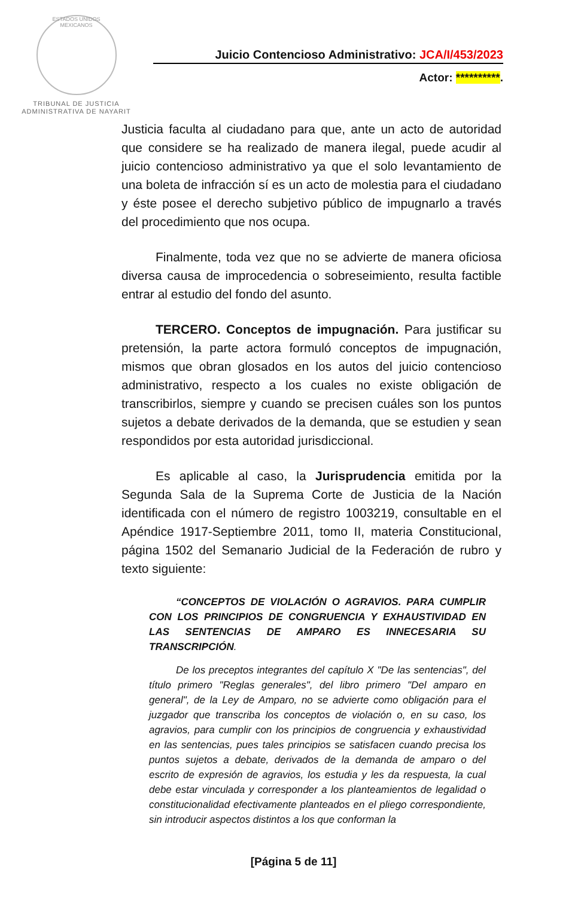ESTADOS UNIDOS MEXICANOS
TRIBUNAL DE JUSTICIA
ADMINISTRATIVA DE NAYARIT
Juicio Contencioso Administrativo: JCA/I/453/2023
Actor: **********.
Justicia faculta al ciudadano para que, ante un acto de autoridad que considere se ha realizado de manera ilegal, puede acudir al juicio contencioso administrativo ya que el solo levantamiento de una boleta de infracción sí es un acto de molestia para el ciudadano y éste posee el derecho subjetivo público de impugnarlo a través del procedimiento que nos ocupa.
Finalmente, toda vez que no se advierte de manera oficiosa diversa causa de improcedencia o sobreseimiento, resulta factible entrar al estudio del fondo del asunto.
TERCERO. Conceptos de impugnación. Para justificar su pretensión, la parte actora formuló conceptos de impugnación, mismos que obran glosados en los autos del juicio contencioso administrativo, respecto a los cuales no existe obligación de transcribirlos, siempre y cuando se precisen cuáles son los puntos sujetos a debate derivados de la demanda, que se estudien y sean respondidos por esta autoridad jurisdiccional.
Es aplicable al caso, la Jurisprudencia emitida por la Segunda Sala de la Suprema Corte de Justicia de la Nación identificada con el número de registro 1003219, consultable en el Apéndice 1917-Septiembre 2011, tomo II, materia Constitucional, página 1502 del Semanario Judicial de la Federación de rubro y texto siguiente:
“CONCEPTOS DE VIOLACIÓN O AGRAVIOS. PARA CUMPLIR CON LOS PRINCIPIOS DE CONGRUENCIA Y EXHAUSTIVIDAD EN LAS SENTENCIAS DE AMPARO ES INNECESARIA SU TRANSCRIPCIÓN.
De los preceptos integrantes del capítulo X "De las sentencias", del título primero "Reglas generales", del libro primero "Del amparo en general", de la Ley de Amparo, no se advierte como obligación para el juzgador que transcriba los conceptos de violación o, en su caso, los agravios, para cumplir con los principios de congruencia y exhaustividad en las sentencias, pues tales principios se satisfacen cuando precisa los puntos sujetos a debate, derivados de la demanda de amparo o del escrito de expresión de agravios, los estudia y les da respuesta, la cual debe estar vinculada y corresponder a los planteamientos de legalidad o constitucionalidad efectivamente planteados en el pliego correspondiente, sin introducir aspectos distintos a los que conforman la
[Página 5 de 11]